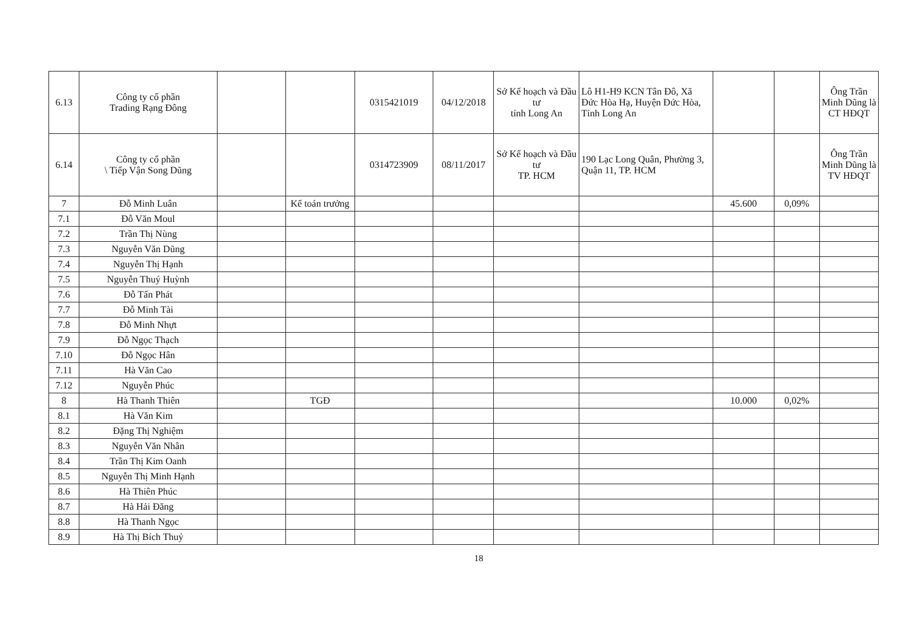| 6.13 | Công ty cổ phần Trading Rạng Đông | | | 0315421019 | 04/12/2018 | Sở Kế hoạch và Đầu tư tỉnh Long An | Lô H1-H9 KCN Tân Đô, Xã Đức Hòa Hạ, Huyện Đức Hòa, Tỉnh Long An | | | Ông Trần Minh Dũng là CT HĐQT |
| 6.14 | Công ty cổ phần \ Tiếp Vận Song Dũng | | | 0314723909 | 08/11/2017 | Sở Kế hoạch và Đầu tư TP. HCM | 190 Lạc Long Quân, Phường 3, Quận 11, TP. HCM | | | Ông Trần Minh Dũng là TV HĐQT |
| 7 | Đỗ Minh Luân | | Kế toán trưởng | | | | | 45.600 | 0,09% | |
| 7.1 | Đỗ Văn Moul | | | | | | | | | |
| 7.2 | Trần Thị Nùng | | | | | | | | | |
| 7.3 | Nguyễn Văn Dũng | | | | | | | | | |
| 7.4 | Nguyễn Thị Hạnh | | | | | | | | | |
| 7.5 | Nguyễn Thuý Huỳnh | | | | | | | | | |
| 7.6 | Đỗ Tấn Phát | | | | | | | | | |
| 7.7 | Đỗ Minh Tài | | | | | | | | | |
| 7.8 | Đỗ Minh Nhựt | | | | | | | | | |
| 7.9 | Đỗ Ngọc Thạch | | | | | | | | | |
| 7.10 | Đỗ Ngọc Hân | | | | | | | | | |
| 7.11 | Hà Văn Cao | | | | | | | | | |
| 7.12 | Nguyễn Phúc | | | | | | | | | |
| 8 | Hà Thanh Thiên | | TGĐ | | | | | 10.000 | 0,02% | |
| 8.1 | Hà Văn Kim | | | | | | | | | |
| 8.2 | Đặng Thị Nghiệm | | | | | | | | | |
| 8.3 | Nguyễn Văn Nhân | | | | | | | | | |
| 8.4 | Trần Thị Kim Oanh | | | | | | | | | |
| 8.5 | Nguyễn Thị Minh Hạnh | | | | | | | | | |
| 8.6 | Hà Thiên Phúc | | | | | | | | | |
| 8.7 | Hà Hải Đăng | | | | | | | | | |
| 8.8 | Hà Thanh Ngọc | | | | | | | | | |
| 8.9 | Hà Thị Bích Thuỷ | | | | | | | | | |
18